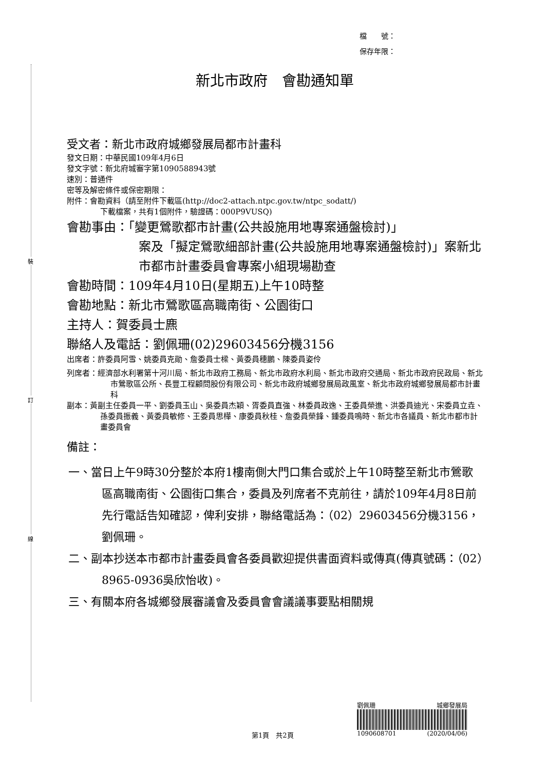裝
訂
線
檔　　號：
保存年限：
新北市政府　會勘通知單
受文者：新北市政府城鄉發展局都市計畫科
發文日期：中華民國109年4月6日
發文字號：新北府城審字第1090588943號
速別：普通件
密等及解密條件或保密期限：
附件：會勘資料（請至附件下載區(http://doc2-attach.ntpc.gov.tw/ntpc_sodatt/)
下載檔案，共有1個附件，驗證碼：000P9VUSQ)
會勘事由：「變更鶯歌都市計畫(公共設施用地專案通盤檢討)」
案及「擬定鶯歌細部計畫(公共設施用地專案通盤檢討)」案新北市都市計畫委員會專案小組現場勘查
會勘時間：109年4月10日(星期五)上午10時整
會勘地點：新北市鶯歌區高職南街、公園街口
主持人：賀委員士麃
聯絡人及電話：劉佩珊(02)29603456分機3156
出席者：許委員阿雪、姚委員克勛、詹委員士樑、黃委員穗鵬、陳委員姿伶
列席者：經濟部水利署第十河川局、新北市政府工務局、新北市政府水利局、新北市政府交通局、新北市政府民政局、新北市鶯歌區公所、長豐工程顧問股份有限公司、新北市政府城鄉發展局政風室、新北市政府城鄉發展局都市計畫科
副本：黃副主任委員一平、劉委員玉山、吳委員杰穎、胥委員直強、林委員政逸、王委員榮進、洪委員迪光、宋委員立垚、孫委員振義、黃委員敏修、王委員思樺、康委員秋桂、詹委員榮鋒、鍾委員鳴時、新北市各議員、新北市都市計畫委員會
備註：
一、當日上午9時30分整於本府1樓南側大門口集合或於上午10時整至新北市鶯歌區高職南街、公園街口集合，委員及列席者不克前往，請於109年4月8日前先行電話告知確認，俾利安排，聯絡電話為：（02）29603456分機3156，劉佩珊。
二、副本抄送本市都市計畫委員會各委員歡迎提供書面資料或傳真(傳真號碼：（02）8965-0936吳欣怡收)。
三、有關本府各城鄉發展審議會及委員會會議議事要點相關規
劉佩珊 城鄉發展局
1090608701 (2020/04/06)
第1頁　共2頁